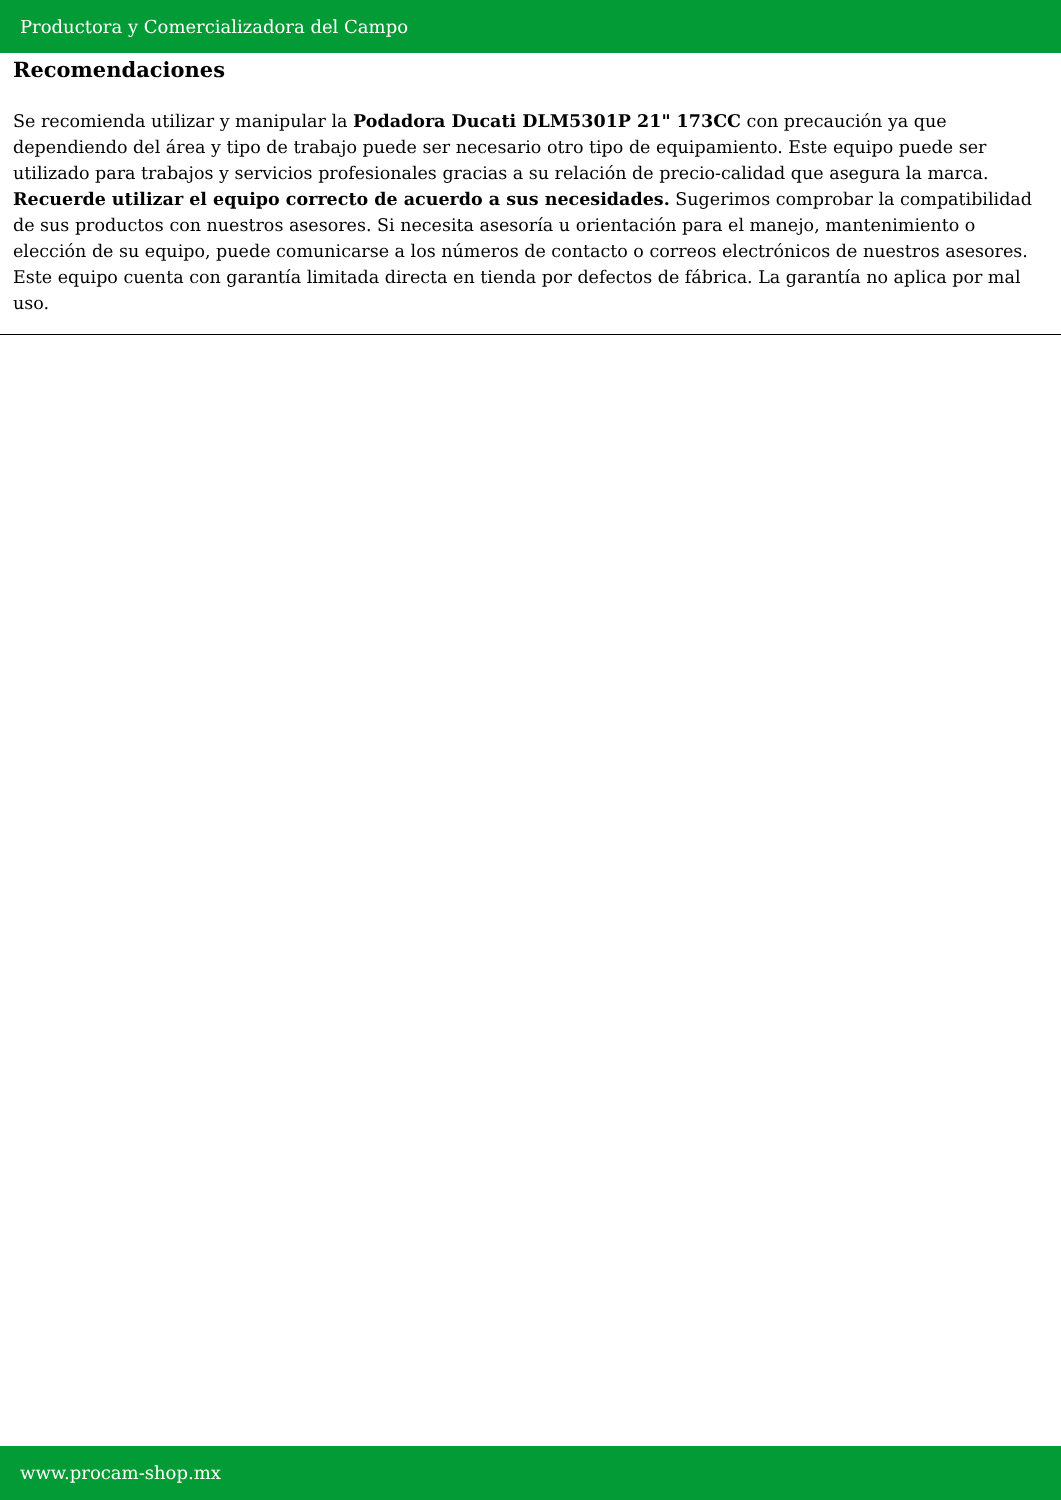Productora y Comercializadora del Campo
Recomendaciones
Se recomienda utilizar y manipular la Podadora Ducati DLM5301P 21" 173CC con precaución ya que dependiendo del área y tipo de trabajo puede ser necesario otro tipo de equipamiento. Este equipo puede ser utilizado para trabajos y servicios profesionales gracias a su relación de precio-calidad que asegura la marca. Recuerde utilizar el equipo correcto de acuerdo a sus necesidades. Sugerimos comprobar la compatibilidad de sus productos con nuestros asesores. Si necesita asesoría u orientación para el manejo, mantenimiento o elección de su equipo, puede comunicarse a los números de contacto o correos electrónicos de nuestros asesores. Este equipo cuenta con garantía limitada directa en tienda por defectos de fábrica. La garantía no aplica por mal uso.
www.procam-shop.mx